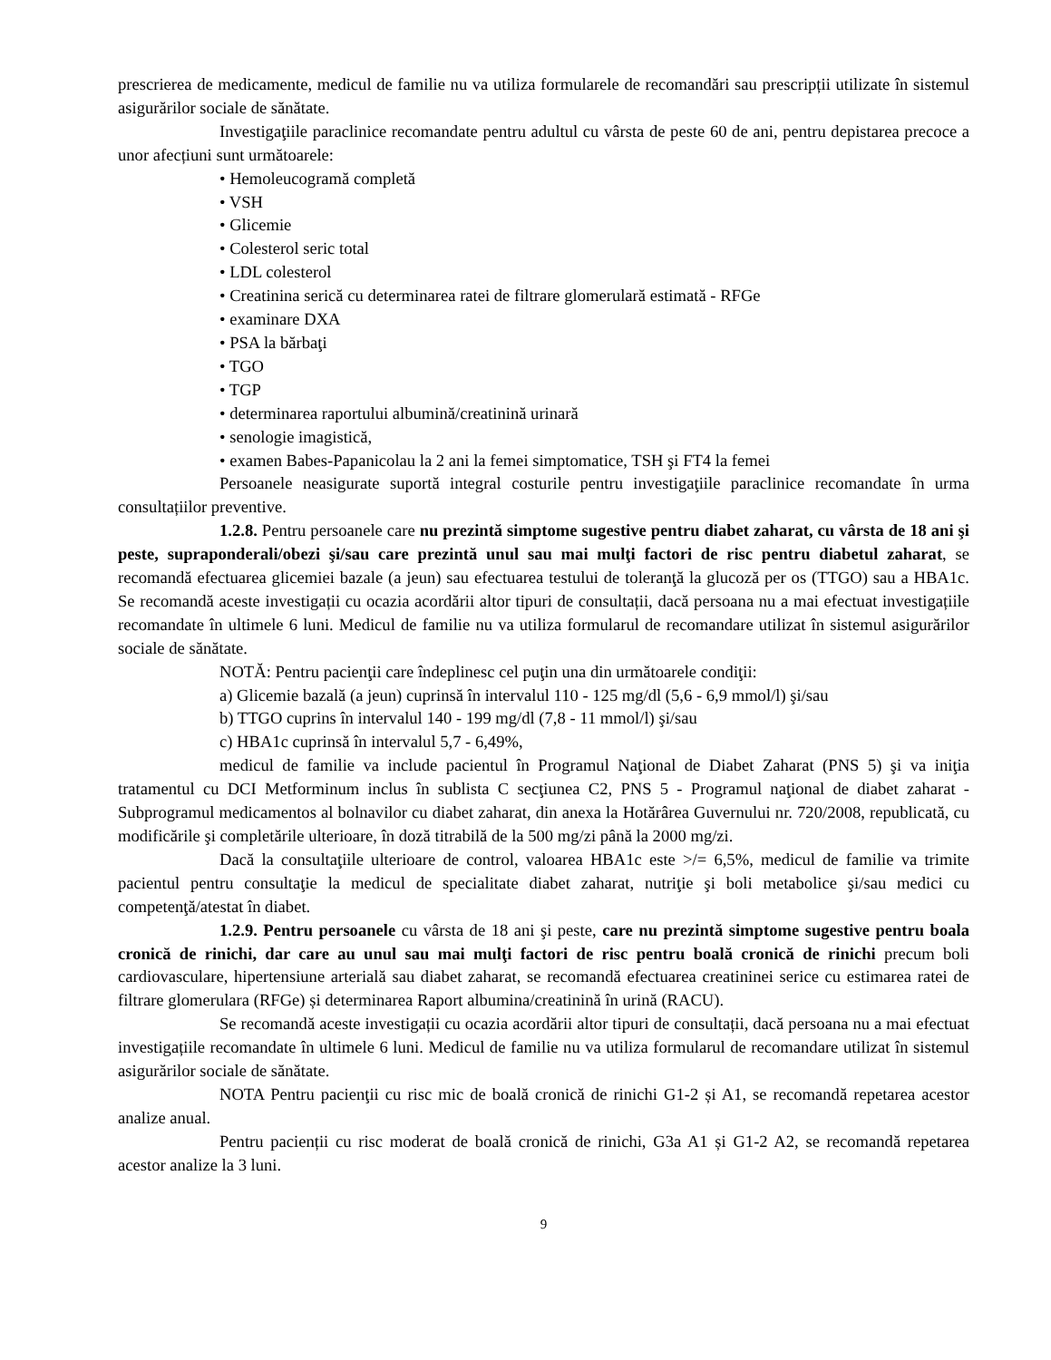prescrierea de medicamente, medicul de familie nu va utiliza formularele de recomandări sau prescripții utilizate în sistemul asigurărilor sociale de sănătate.
Investigaţiile paraclinice recomandate pentru adultul cu vârsta de peste 60 de ani, pentru depistarea precoce a unor afecțiuni sunt următoarele:
• Hemoleucogramă completă
• VSH
• Glicemie
• Colesterol seric total
• LDL colesterol
• Creatinina serică cu determinarea ratei de filtrare glomerulară estimată - RFGe
• examinare DXA
• PSA la bărbaţi
• TGO
• TGP
• determinarea raportului albumină/creatinină urinară
• senologie imagistică,
• examen Babes-Papanicolau la 2 ani la femei simptomatice, TSH şi FT4 la femei
Persoanele neasigurate suportă integral costurile pentru investigaţiile paraclinice recomandate în urma consultațiilor preventive.
1.2.8. Pentru persoanele care nu prezintă simptome sugestive pentru diabet zaharat, cu vârsta de 18 ani şi peste, supraponderali/obezi şi/sau care prezintă unul sau mai mulţi factori de risc pentru diabetul zaharat, se recomandă efectuarea glicemiei bazale (a jeun) sau efectuarea testului de toleranţă la glucoză per os (TTGO) sau a HBA1c. Se recomandă aceste investigații cu ocazia acordării altor tipuri de consultații, dacă persoana nu a mai efectuat investigațiile recomandate în ultimele 6 luni. Medicul de familie nu va utiliza formularul de recomandare utilizat în sistemul asigurărilor sociale de sănătate.
NOTĂ: Pentru pacienţii care îndeplinesc cel puţin una din următoarele condiţii:
a) Glicemie bazală (a jeun) cuprinsă în intervalul 110 - 125 mg/dl (5,6 - 6,9 mmol/l) şi/sau
b) TTGO cuprins în intervalul 140 - 199 mg/dl (7,8 - 11 mmol/l) şi/sau
c) HBA1c cuprinsă în intervalul 5,7 - 6,49%,
medicul de familie va include pacientul în Programul Naţional de Diabet Zaharat (PNS 5) şi va iniţia tratamentul cu DCI Metforminum inclus în sublista C secţiunea C2, PNS 5 - Programul naţional de diabet zaharat - Subprogramul medicamentos al bolnavilor cu diabet zaharat, din anexa la Hotărârea Guvernului nr. 720/2008, republicată, cu modificările şi completările ulterioare, în doză titrabilă de la 500 mg/zi până la 2000 mg/zi.
Dacă la consultaţiile ulterioare de control, valoarea HBA1c este >/= 6,5%, medicul de familie va trimite pacientul pentru consultaţie la medicul de specialitate diabet zaharat, nutriţie şi boli metabolice şi/sau medici cu competenţă/atestat în diabet.
1.2.9. Pentru persoanele cu vârsta de 18 ani şi peste, care nu prezintă simptome sugestive pentru boala cronică de rinichi, dar care au unul sau mai mulţi factori de risc pentru boală cronică de rinichi precum boli cardiovasculare, hipertensiune arterială sau diabet zaharat, se recomandă efectuarea creatininei serice cu estimarea ratei de filtrare glomerulara (RFGe) și determinarea Raport albumina/creatinină în urină (RACU).
Se recomandă aceste investigații cu ocazia acordării altor tipuri de consultații, dacă persoana nu a mai efectuat investigațiile recomandate în ultimele 6 luni. Medicul de familie nu va utiliza formularul de recomandare utilizat în sistemul asigurărilor sociale de sănătate.
NOTA Pentru pacienţii cu risc mic de boală cronică de rinichi G1-2 și A1, se recomandă repetarea acestor analize anual.
Pentru pacienții cu risc moderat de boală cronică de rinichi, G3a A1 și G1-2 A2, se recomandă repetarea acestor analize la 3 luni.
9